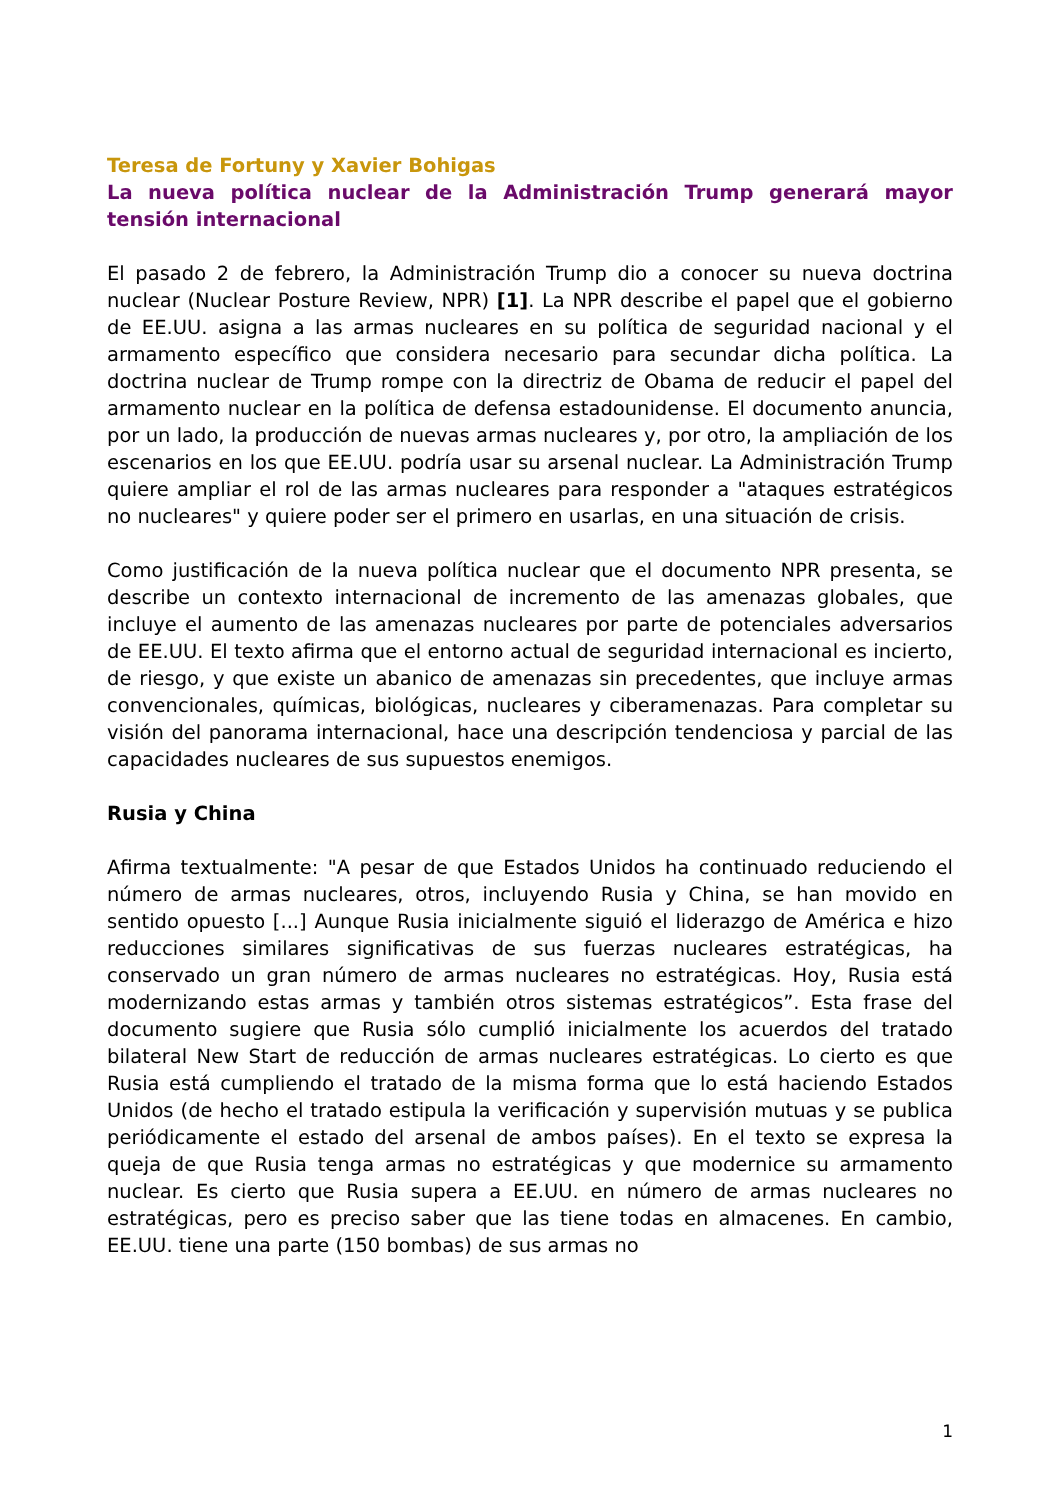Teresa de Fortuny y Xavier Bohigas
La nueva política nuclear de la Administración Trump generará mayor tensión internacional
El pasado 2 de febrero, la Administración Trump dio a conocer su nueva doctrina nuclear (Nuclear Posture Review, NPR) [1]. La NPR describe el papel que el gobierno de EE.UU. asigna a las armas nucleares en su política de seguridad nacional y el armamento específico que considera necesario para secundar dicha política. La doctrina nuclear de Trump rompe con la directriz de Obama de reducir el papel del armamento nuclear en la política de defensa estadounidense. El documento anuncia, por un lado, la producción de nuevas armas nucleares y, por otro, la ampliación de los escenarios en los que EE.UU. podría usar su arsenal nuclear. La Administración Trump quiere ampliar el rol de las armas nucleares para responder a "ataques estratégicos no nucleares" y quiere poder ser el primero en usarlas, en una situación de crisis.
Como justificación de la nueva política nuclear que el documento NPR presenta, se describe un contexto internacional de incremento de las amenazas globales, que incluye el aumento de las amenazas nucleares por parte de potenciales adversarios de EE.UU. El texto afirma que el entorno actual de seguridad internacional es incierto, de riesgo, y que existe un abanico de amenazas sin precedentes, que incluye armas convencionales, químicas, biológicas, nucleares y ciberamenazas. Para completar su visión del panorama internacional, hace una descripción tendenciosa y parcial de las capacidades nucleares de sus supuestos enemigos.
Rusia y China
Afirma textualmente: "A pesar de que Estados Unidos ha continuado reduciendo el número de armas nucleares, otros, incluyendo Rusia y China, se han movido en sentido opuesto [...] Aunque Rusia inicialmente siguió el liderazgo de América e hizo reducciones similares significativas de sus fuerzas nucleares estratégicas, ha conservado un gran número de armas nucleares no estratégicas. Hoy, Rusia está modernizando estas armas y también otros sistemas estratégicos”. Esta frase del documento sugiere que Rusia sólo cumplió inicialmente los acuerdos del tratado bilateral New Start de reducción de armas nucleares estratégicas. Lo cierto es que Rusia está cumpliendo el tratado de la misma forma que lo está haciendo Estados Unidos (de hecho el tratado estipula la verificación y supervisión mutuas y se publica periódicamente el estado del arsenal de ambos países). En el texto se expresa la queja de que Rusia tenga armas no estratégicas y que modernice su armamento nuclear. Es cierto que Rusia supera a EE.UU. en número de armas nucleares no estratégicas, pero es preciso saber que las tiene todas en almacenes. En cambio, EE.UU. tiene una parte (150 bombas) de sus armas no
1